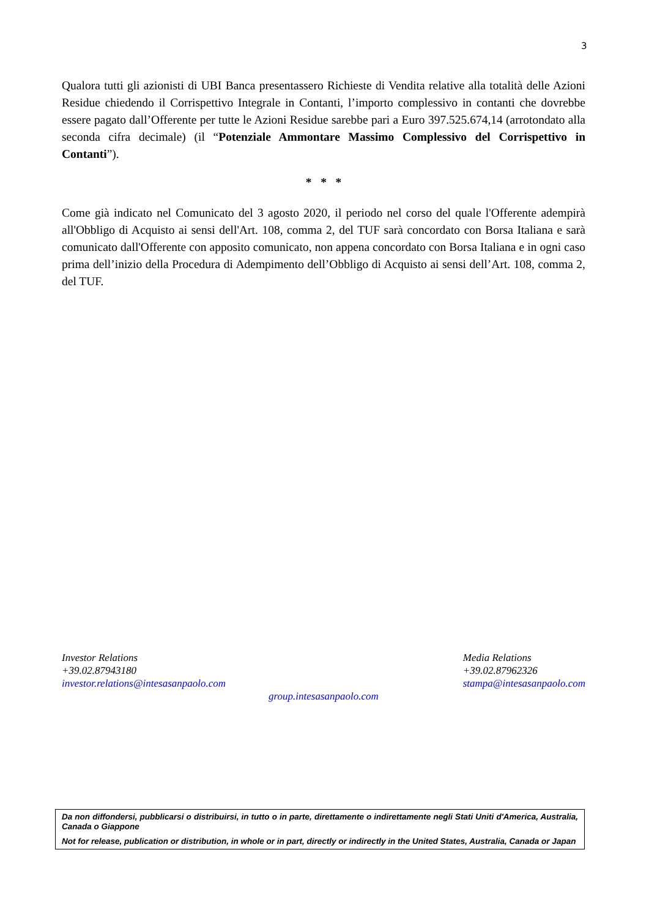3
Qualora tutti gli azionisti di UBI Banca presentassero Richieste di Vendita relative alla totalità delle Azioni Residue chiedendo il Corrispettivo Integrale in Contanti, l’importo complessivo in contanti che dovrebbe essere pagato dall’Offerente per tutte le Azioni Residue sarebbe pari a Euro 397.525.674,14 (arrotondato alla seconda cifra decimale) (il “Potenziale Ammontare Massimo Complessivo del Corrispettivo in Contanti”).
* * *
Come già indicato nel Comunicato del 3 agosto 2020, il periodo nel corso del quale l'Offerente adempirà all'Obbligo di Acquisto ai sensi dell'Art. 108, comma 2, del TUF sarà concordato con Borsa Italiana e sarà comunicato dall'Offerente con apposito comunicato, non appena concordato con Borsa Italiana e in ogni caso prima dell’inizio della Procedura di Adempimento dell’Obbligo di Acquisto ai sensi dell’Art. 108, comma 2, del TUF.
Investor Relations
+39.02.87943180
investor.relations@intesasanpaolo.com
Media Relations
+39.02.87962326
stampa@intesasanpaolo.com
group.intesasanpaolo.com
Da non diffondersi, pubblicarsi o distribuirsi, in tutto o in parte, direttamente o indirettamente negli Stati Uniti d'America, Australia, Canada o Giappone
Not for release, publication or distribution, in whole or in part, directly or indirectly in the United States, Australia, Canada or Japan